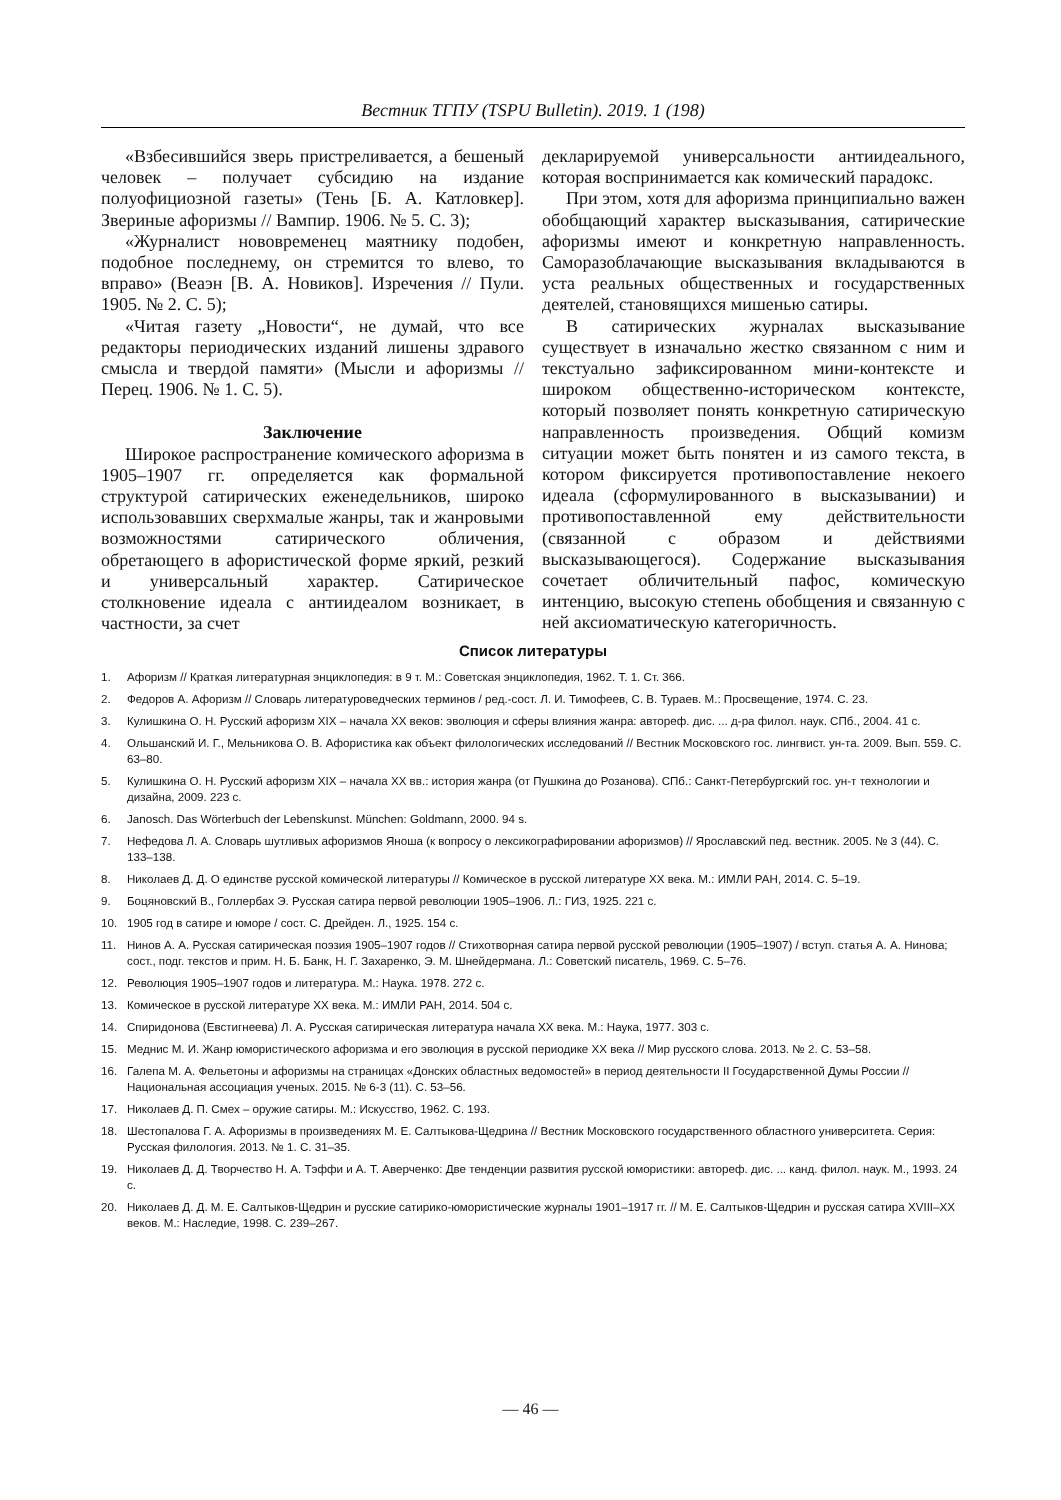Вестник ТГПУ (TSPU Bulletin). 2019. 1 (198)
«Взбесившийся зверь пристреливается, а бешеный человек – получает субсидию на издание полуофициозной газеты» (Тень [Б. А. Катловкер]. Звериные афоризмы // Вампир. 1906. № 5. С. 3);
«Журналист нововременец маятнику подобен, подобное последнему, он стремится то влево, то вправо» (Веаэн [В. А. Новиков]. Изречения // Пули. 1905. № 2. С. 5);
«Читая газету „Новости“, не думай, что все редакторы периодических изданий лишены здравого смысла и твердой памяти» (Мысли и афоризмы // Перец. 1906. № 1. С. 5).
Заключение
Широкое распространение комического афоризма в 1905–1907 гг. определяется как формальной структурой сатирических еженедельников, широко использовавших сверхмалые жанры, так и жанровыми возможностями сатирического обличения, обретающего в афористической форме яркий, резкий и универсальный характер. Сатирическое столкновение идеала с антиидеалом возникает, в частности, за счет
декларируемой универсальности антиидеального, которая воспринимается как комический парадокс.
При этом, хотя для афоризма принципиально важен обобщающий характер высказывания, сатирические афоризмы имеют и конкретную направленность. Саморазоблачающие высказывания вкладываются в уста реальных общественных и государственных деятелей, становящихся мишенью сатиры.
В сатирических журналах высказывание существует в изначально жестко связанном с ним и текстуально зафиксированном мини-контексте и широком общественно-историческом контексте, который позволяет понять конкретную сатирическую направленность произведения. Общий комизм ситуации может быть понятен и из самого текста, в котором фиксируется противопоставление некоего идеала (сформулированного в высказывании) и противопоставленной ему действительности (связанной с образом и действиями высказывающегося). Содержание высказывания сочетает обличительный пафос, комическую интенцию, высокую степень обобщения и связанную с ней аксиоматическую категоричность.
Список литературы
1. Афоризм // Краткая литературная энциклопедия: в 9 т. М.: Советская энциклопедия, 1962. Т. 1. Ст. 366.
2. Федоров А. Афоризм // Словарь литературоведческих терминов / ред.-сост. Л. И. Тимофеев, С. В. Тураев. М.: Просвещение, 1974. С. 23.
3. Кулишкина О. Н. Русский афоризм XIX – начала XX веков: эволюция и сферы влияния жанра: автореф. дис. ... д-ра филол. наук. СПб., 2004. 41 с.
4. Ольшанский И. Г., Мельникова О. В. Афористика как объект филологических исследований // Вестник Московского гос. лингвист. ун-та. 2009. Вып. 559. С. 63–80.
5. Кулишкина О. Н. Русский афоризм XIX – начала XX вв.: история жанра (от Пушкина до Розанова). СПб.: Санкт-Петербургский гос. ун-т технологии и дизайна, 2009. 223 с.
6. Janosch. Das Wörterbuch der Lebenskunst. München: Goldmann, 2000. 94 s.
7. Нефедова Л. А. Словарь шутливых афоризмов Яноша (к вопросу о лексикографировании афоризмов) // Ярославский пед. вестник. 2005. № 3 (44). С. 133–138.
8. Николаев Д. Д. О единстве русской комической литературы // Комическое в русской литературе XX века. М.: ИМЛИ РАН, 2014. С. 5–19.
9. Боцяновский В., Голлербах Э. Русская сатира первой революции 1905–1906. Л.: ГИЗ, 1925. 221 с.
10. 1905 год в сатире и юморе / сост. С. Дрейден. Л., 1925. 154 с.
11. Нинов А. А. Русская сатирическая поэзия 1905–1907 годов // Стихотворная сатира первой русской революции (1905–1907) / вступ. статья А. А. Нинова; сост., подг. текстов и прим. Н. Б. Банк, Н. Г. Захаренко, Э. М. Шнейдермана. Л.: Советский писатель, 1969. С. 5–76.
12. Революция 1905–1907 годов и литература. М.: Наука. 1978. 272 с.
13. Комическое в русской литературе XX века. М.: ИМЛИ РАН, 2014. 504 с.
14. Спиридонова (Евстигнеева) Л. А. Русская сатирическая литература начала XX века. М.: Наука, 1977. 303 с.
15. Меднис М. И. Жанр юмористического афоризма и его эволюция в русской периодике XX века // Мир русского слова. 2013. № 2. С. 53–58.
16. Галепа М. А. Фельетоны и афоризмы на страницах «Донских областных ведомостей» в период деятельности II Государственной Думы России // Национальная ассоциация ученых. 2015. № 6-3 (11). С. 53–56.
17. Николаев Д. П. Смех – оружие сатиры. М.: Искусство, 1962. С. 193.
18. Шестопалова Г. А. Афоризмы в произведениях М. Е. Салтыкова-Щедрина // Вестник Московского государственного областного университета. Серия: Русская филология. 2013. № 1. С. 31–35.
19. Николаев Д. Д. Творчество Н. А. Тэффи и А. Т. Аверченко: Две тенденции развития русской юмористики: автореф. дис. ... канд. филол. наук. М., 1993. 24 с.
20. Николаев Д. Д. М. Е. Салтыков-Щедрин и русские сатирико-юмористические журналы 1901–1917 гг. // М. Е. Салтыков-Щедрин и русская сатира XVIII–XX веков. М.: Наследие, 1998. С. 239–267.
— 46 —